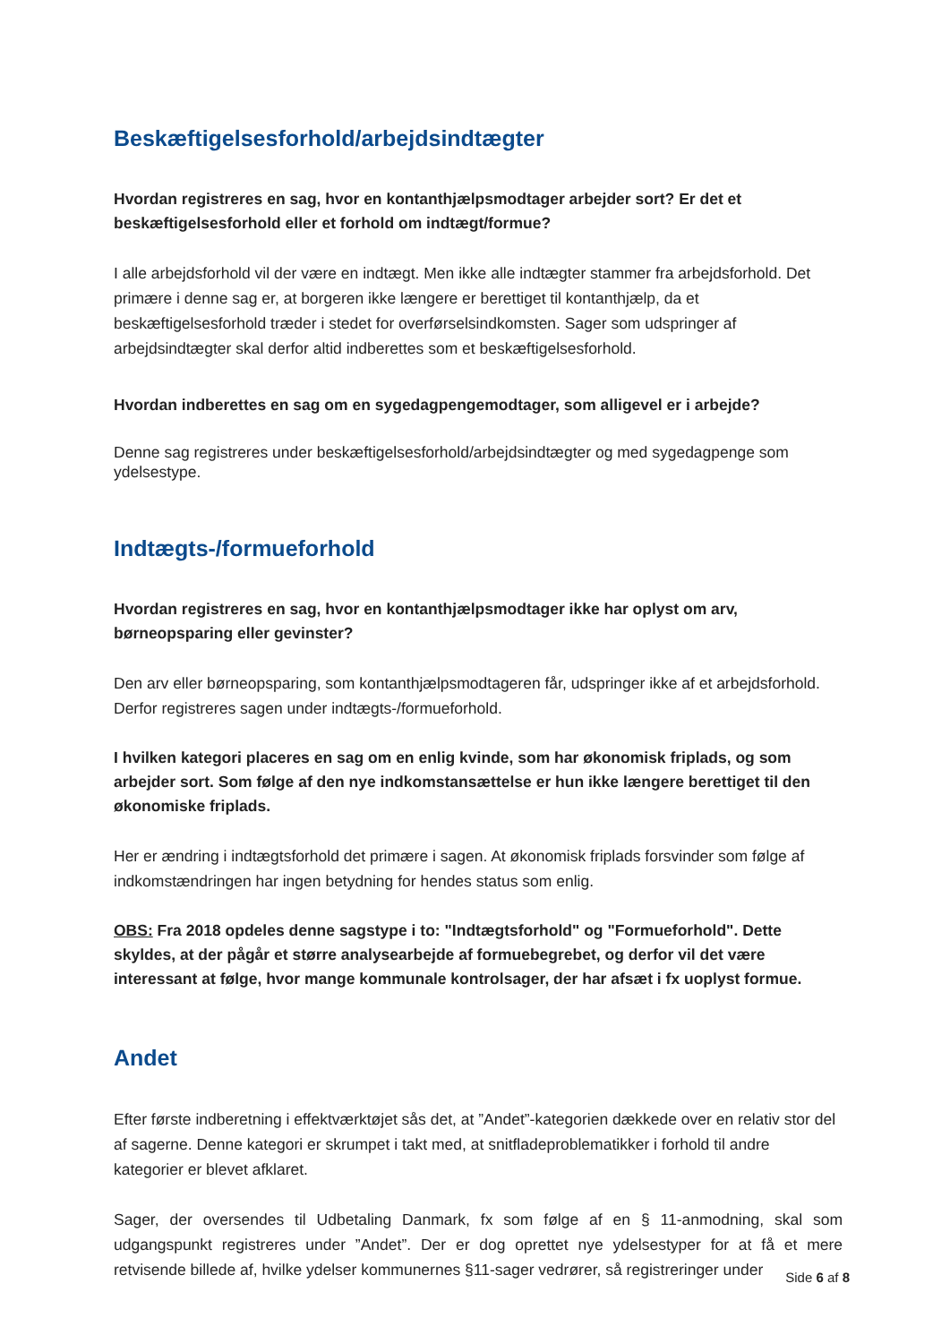Beskæftigelsesforhold/arbejdsindtægter
Hvordan registreres en sag, hvor en kontanthjælpsmodtager arbejder sort? Er det et beskæftigelsesforhold eller et forhold om indtægt/formue?
I alle arbejdsforhold vil der være en indtægt. Men ikke alle indtægter stammer fra arbejdsforhold. Det primære i denne sag er, at borgeren ikke længere er berettiget til kontanthjælp, da et beskæftigelsesforhold træder i stedet for overførselsindkomsten. Sager som udspringer af arbejdsindtægter skal derfor altid indberettes som et beskæftigelsesforhold.
Hvordan indberettes en sag om en sygedagpengemodtager, som alligevel er i arbejde?
Denne sag registreres under beskæftigelsesforhold/arbejdsindtægter og med sygedagpenge som ydelsestype.
Indtægts-/formueforhold
Hvordan registreres en sag, hvor en kontanthjælpsmodtager ikke har oplyst om arv, børneopsparing eller gevinster?
Den arv eller børneopsparing, som kontanthjælpsmodtageren får, udspringer ikke af et arbejdsforhold. Derfor registreres sagen under indtægts-/formueforhold.
I hvilken kategori placeres en sag om en enlig kvinde, som har økonomisk friplads, og som arbejder sort. Som følge af den nye indkomstansættelse er hun ikke længere berettiget til den økonomiske friplads.
Her er ændring i indtægtsforhold det primære i sagen. At økonomisk friplads forsvinder som følge af indkomstændringen har ingen betydning for hendes status som enlig.
OBS: Fra 2018 opdeles denne sagstype i to: "Indtægtsforhold" og "Formueforhold". Dette skyldes, at der pågår et større analysearbejde af formuebegrebet, og derfor vil det være interessant at følge, hvor mange kommunale kontrolsager, der har afsæt i fx uoplyst formue.
Andet
Efter første indberetning i effektværktøjet sås det, at ”Andet”-kategorien dækkede over en relativ stor del af sagerne. Denne kategori er skrumpet i takt med, at snitfladeproblematikker i forhold til andre kategorier er blevet afklaret.
Sager, der oversendes til Udbetaling Danmark, fx som følge af en § 11-anmodning, skal som udgangspunkt registreres under ”Andet”. Der er dog oprettet nye ydelsestyper for at få et mere retvisende billede af, hvilke ydelser kommunernes §11-sager vedrører, så registreringer under
Side 6 af 8